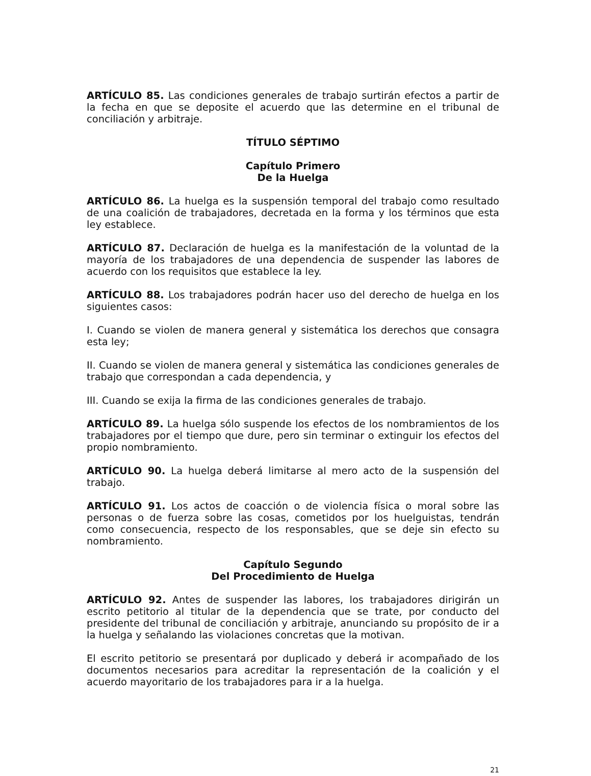ARTÍCULO 85. Las condiciones generales de trabajo surtirán efectos a partir de la fecha en que se deposite el acuerdo que las determine en el tribunal de conciliación y arbitraje.
TÍTULO SÉPTIMO
Capítulo Primero
De la Huelga
ARTÍCULO 86. La huelga es la suspensión temporal del trabajo como resultado de una coalición de trabajadores, decretada en la forma y los términos que esta ley establece.
ARTÍCULO 87. Declaración de huelga es la manifestación de la voluntad de la mayoría de los trabajadores de una dependencia de suspender las labores de acuerdo con los requisitos que establece la ley.
ARTÍCULO 88. Los trabajadores podrán hacer uso del derecho de huelga en los siguientes casos:
I. Cuando se violen de manera general y sistemática los derechos que consagra esta ley;
II. Cuando se violen de manera general y sistemática las condiciones generales de trabajo que correspondan a cada dependencia, y
III. Cuando se exija la firma de las condiciones generales de trabajo.
ARTÍCULO 89. La huelga sólo suspende los efectos de los nombramientos de los trabajadores por el tiempo que dure, pero sin terminar o extinguir los efectos del propio nombramiento.
ARTÍCULO 90. La huelga deberá limitarse al mero acto de la suspensión del trabajo.
ARTÍCULO 91. Los actos de coacción o de violencia física o moral sobre las personas o de fuerza sobre las cosas, cometidos por los huelguistas, tendrán como consecuencia, respecto de los responsables, que se deje sin efecto su nombramiento.
Capítulo Segundo
Del Procedimiento de Huelga
ARTÍCULO 92. Antes de suspender las labores, los trabajadores dirigirán un escrito petitorio al titular de la dependencia que se trate, por conducto del presidente del tribunal de conciliación y arbitraje, anunciando su propósito de ir a la huelga y señalando las violaciones concretas que la motivan.
El escrito petitorio se presentará por duplicado y deberá ir acompañado de los documentos necesarios para acreditar la representación de la coalición y el acuerdo mayoritario de los trabajadores para ir a la huelga.
21